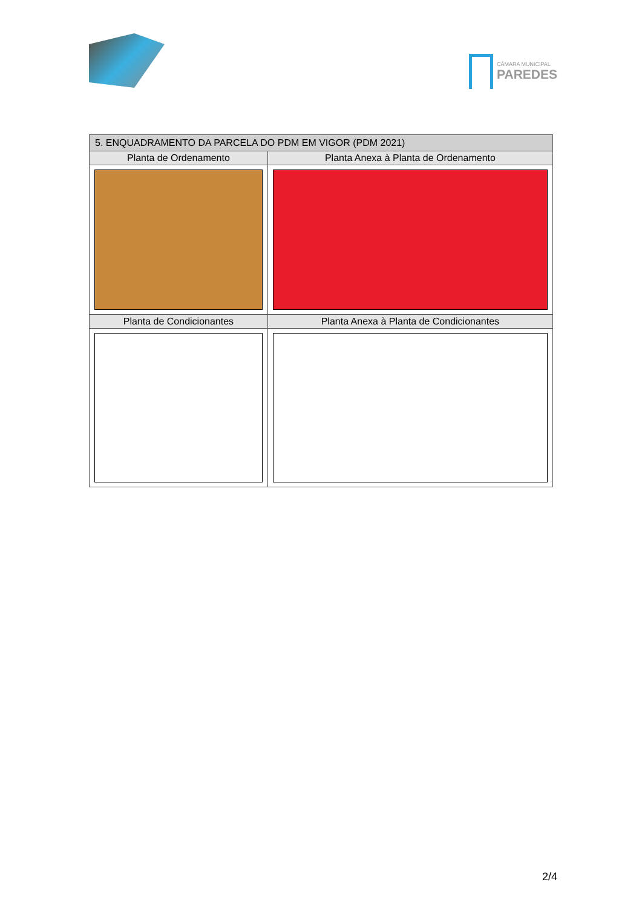CÂMARA MUNICIPAL
PAREDES
| 5. ENQUADRAMENTO DA PARCELA DO PDM EM VIGOR (PDM 2021) | |
| --- | --- |
| Planta de Ordenamento | Planta Anexa à Planta de Ordenamento |
| Planta de Condicionantes | Planta Anexa à Planta de Condicionantes |
2/4